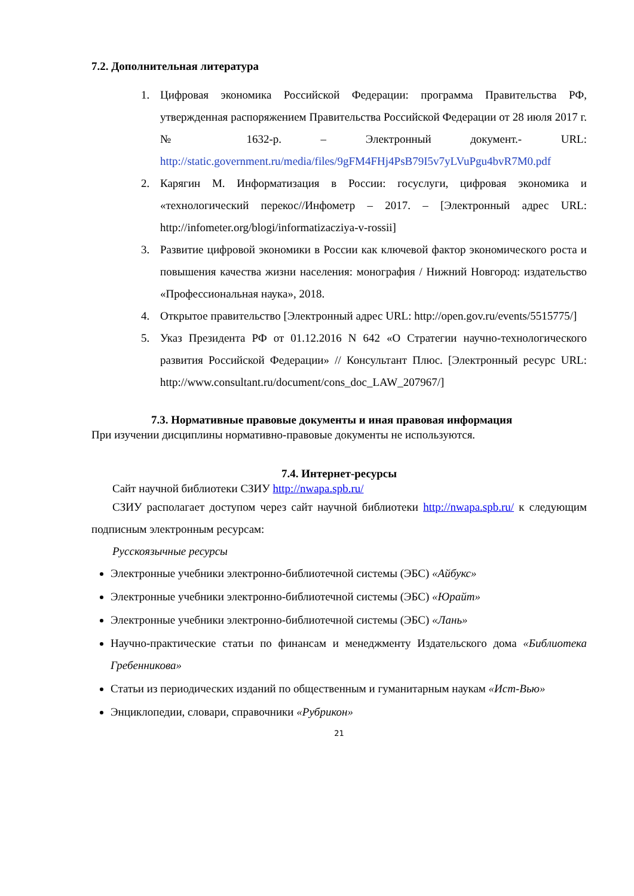7.2. Дополнительная литература
1. Цифровая экономика Российской Федерации: программа Правительства РФ, утвержденная распоряжением Правительства Российской Федерации от 28 июля 2017 г. № 1632-р. – Электронный документ.- URL: http://static.government.ru/media/files/9gFM4FHj4PsB79I5v7yLVuPgu4bvR7M0.pdf
2. Карягин М. Информатизация в России: госуслуги, цифровая экономика и «технологический перекос//Инфометр – 2017. – [Электронный адрес URL: http://infometer.org/blogi/informatizacziya-v-rossii]
3. Развитие цифровой экономики в России как ключевой фактор экономического роста и повышения качества жизни населения: монография / Нижний Новгород: издательство «Профессиональная наука», 2018.
4. Открытое правительство [Электронный адрес URL: http://open.gov.ru/events/5515775/]
5. Указ Президента РФ от 01.12.2016 N 642 «О Стратегии научно-технологического развития Российской Федерации» // Консультант Плюс. [Электронный ресурс URL: http://www.consultant.ru/document/cons_doc_LAW_207967/]
7.3. Нормативные правовые документы и иная правовая информация
При изучении дисциплины нормативно-правовые документы не используются.
7.4. Интернет-ресурсы
Сайт научной библиотеки СЗИУ http://nwapa.spb.ru/
СЗИУ располагает доступом через сайт научной библиотеки http://nwapa.spb.ru/ к следующим подписным электронным ресурсам:
Русскоязычные ресурсы
Электронные учебники электронно-библиотечной системы (ЭБС) «Айбукс»
Электронные учебники электронно-библиотечной системы (ЭБС) «Юрайт»
Электронные учебники электронно-библиотечной системы (ЭБС) «Лань»
Научно-практические статьи по финансам и менеджменту Издательского дома «Библиотека Гребенникова»
Статьи из периодических изданий по общественным и гуманитарным наукам «Ист-Вью»
Энциклопедии, словари, справочники «Рубрикон»
21